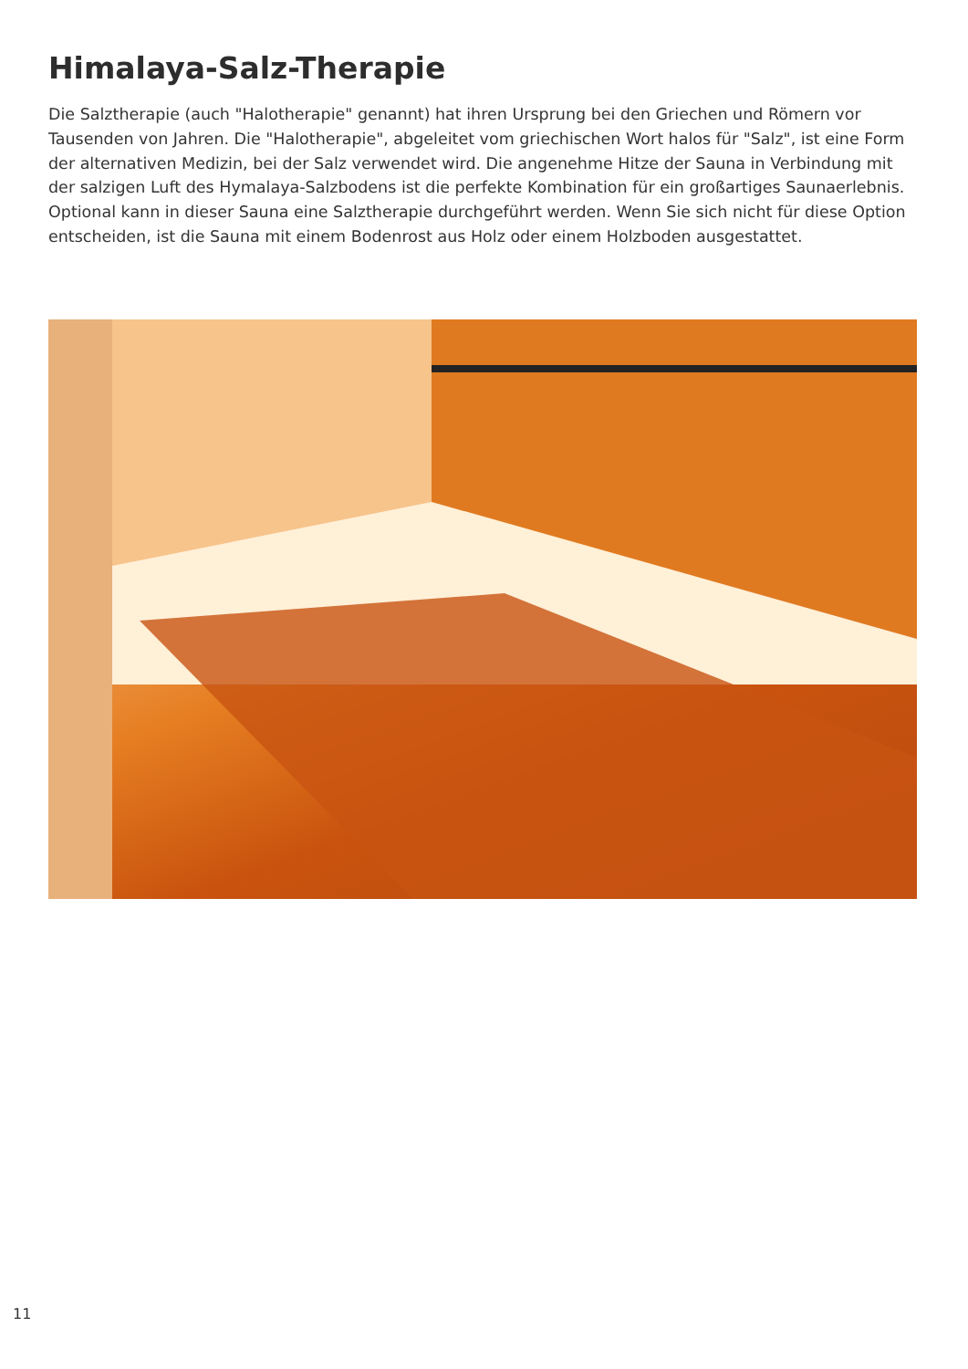Himalaya-Salz-Therapie
Die Salztherapie (auch "Halotherapie" genannt) hat ihren Ursprung bei den Griechen und Römern vor Tausenden von Jahren. Die "Halotherapie", abgeleitet vom griechischen Wort halos für "Salz", ist eine Form der alternativen Medizin, bei der Salz verwendet wird. Die angenehme Hitze der Sauna in Verbindung mit der salzigen Luft des Hymalaya-Salzbodens ist die perfekte Kombination für ein großartiges Saunaerlebnis. Optional kann in dieser Sauna eine Salztherapie durchgeführt werden. Wenn Sie sich nicht für diese Option entscheiden, ist die Sauna mit einem Bodenrost aus Holz oder einem Holzboden ausgestattet.
11